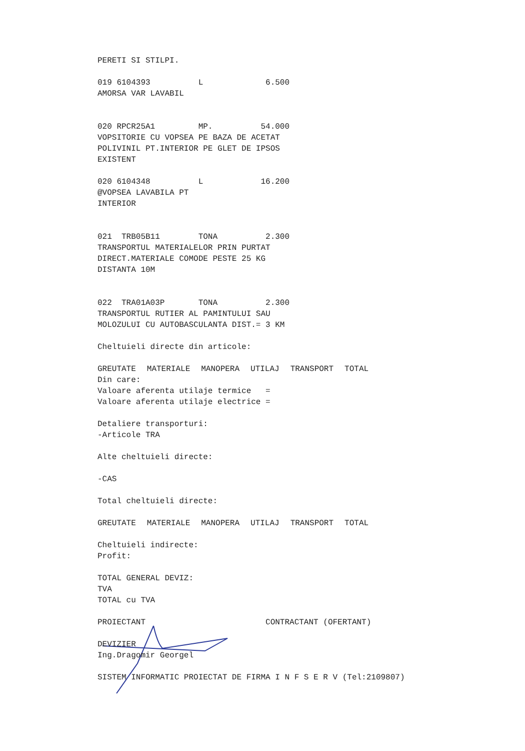PERETI SI STILPI.
019 6104393 L 6.500 AMORSA VAR LAVABIL
020 RPCR25A1 MP. 54.000 VOPSITORIE CU VOPSEA PE BAZA DE ACETAT POLIVINIL PT.INTERIOR PE GLET DE IPSOS EXISTENT
020 6104348 L 16.200 @VOPSEA LAVABILA PT INTERIOR
021 TRB05B11 TONA 2.300 TRANSPORTUL MATERIALELOR PRIN PURTAT DIRECT.MATERIALE COMODE PESTE 25 KG DISTANTA 10M
022 TRA01A03P TONA 2.300 TRANSPORTUL RUTIER AL PAMINTULUI SAU MOLOZULUI CU AUTOBASCULANTA DIST.= 3 KM
Cheltuieli directe din articole:
| GREUTATE | MATERIALE | MANOPERA | UTILAJ | TRANSPORT | TOTAL |
| --- | --- | --- | --- | --- | --- |
Din care: Valoare aferenta utilaje termice = Valoare aferenta utilaje electrice =
Detaliere transporturi: -Articole TRA
Alte cheltuieli directe:
-CAS
Total cheltuieli directe:
| GREUTATE | MATERIALE | MANOPERA | UTILAJ | TRANSPORT | TOTAL |
| --- | --- | --- | --- | --- | --- |
Cheltuieli indirecte: Profit:
TOTAL GENERAL DEVIZ: TVA TOTAL cu TVA
PROIECTANT CONTRACTANT (OFERTANT)
DEVIZIER Ing.Dragomir Georgel
SISTEM INFORMATIC PROIECTAT DE FIRMA I N F S E R V (Tel:2109807)